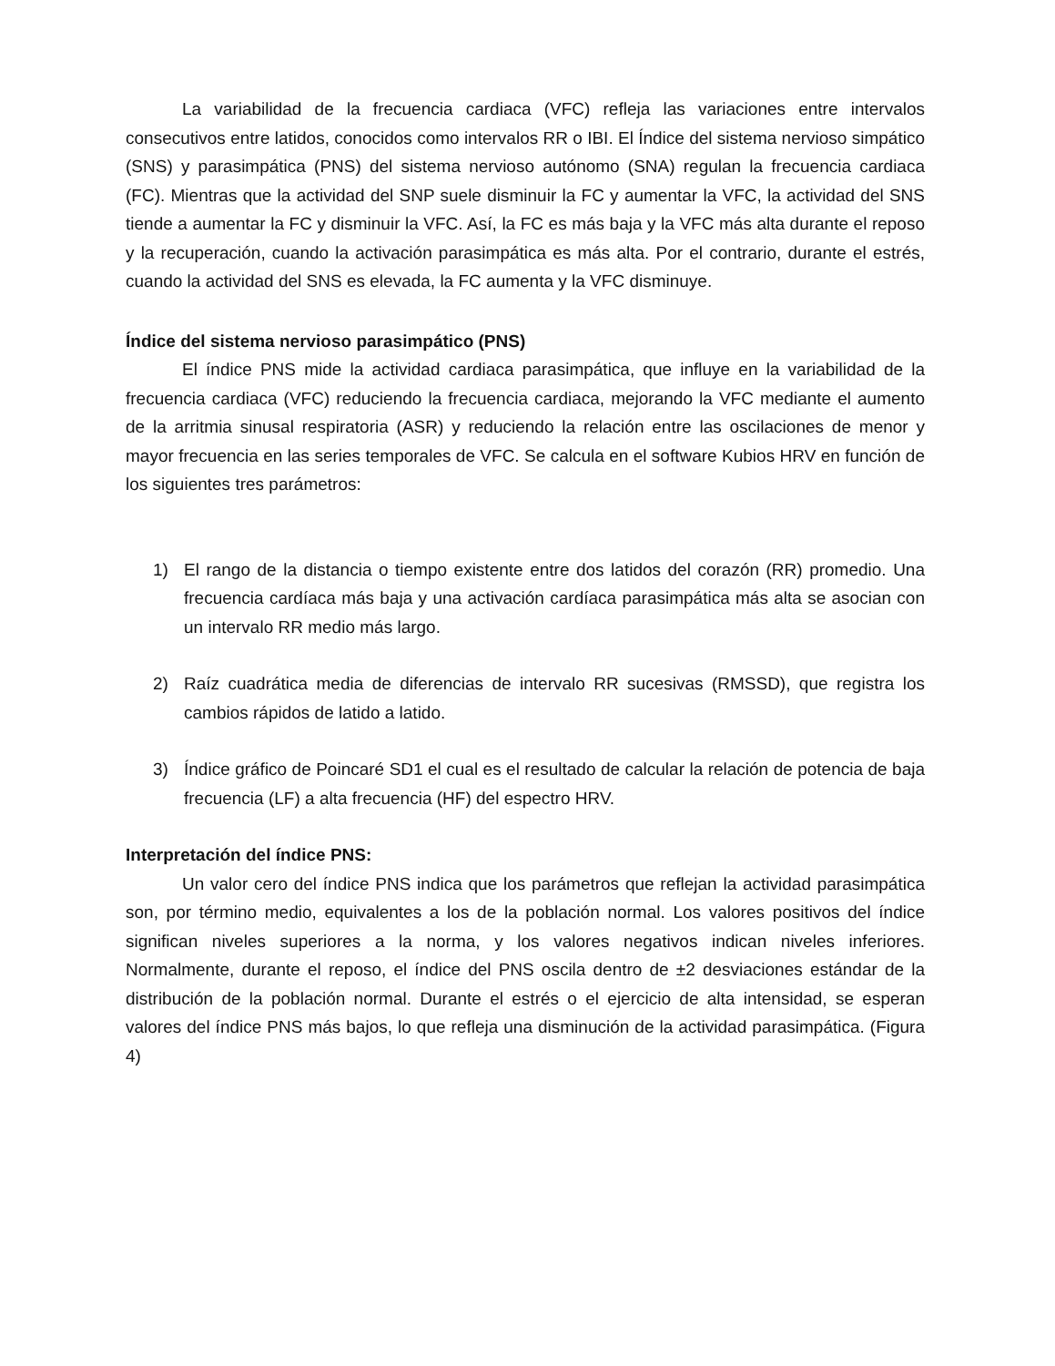La variabilidad de la frecuencia cardiaca (VFC) refleja las variaciones entre intervalos consecutivos entre latidos, conocidos como intervalos RR o IBI. El Índice del sistema nervioso simpático (SNS) y parasimpática (PNS) del sistema nervioso autónomo (SNA) regulan la frecuencia cardiaca (FC). Mientras que la actividad del SNP suele disminuir la FC y aumentar la VFC, la actividad del SNS tiende a aumentar la FC y disminuir la VFC. Así, la FC es más baja y la VFC más alta durante el reposo y la recuperación, cuando la activación parasimpática es más alta. Por el contrario, durante el estrés, cuando la actividad del SNS es elevada, la FC aumenta y la VFC disminuye.
Índice del sistema nervioso parasimpático (PNS)
El índice PNS mide la actividad cardiaca parasimpática, que influye en la variabilidad de la frecuencia cardiaca (VFC) reduciendo la frecuencia cardiaca, mejorando la VFC mediante el aumento de la arritmia sinusal respiratoria (ASR) y reduciendo la relación entre las oscilaciones de menor y mayor frecuencia en las series temporales de VFC. Se calcula en el software Kubios HRV en función de los siguientes tres parámetros:
1) El rango de la distancia o tiempo existente entre dos latidos del corazón (RR) promedio. Una frecuencia cardíaca más baja y una activación cardíaca parasimpática más alta se asocian con un intervalo RR medio más largo.
2) Raíz cuadrática media de diferencias de intervalo RR sucesivas (RMSSD), que registra los cambios rápidos de latido a latido.
3) Índice gráfico de Poincaré SD1 el cual es el resultado de calcular la relación de potencia de baja frecuencia (LF) a alta frecuencia (HF) del espectro HRV.
Interpretación del índice PNS:
Un valor cero del índice PNS indica que los parámetros que reflejan la actividad parasimpática son, por término medio, equivalentes a los de la población normal. Los valores positivos del índice significan niveles superiores a la norma, y los valores negativos indican niveles inferiores. Normalmente, durante el reposo, el índice del PNS oscila dentro de ±2 desviaciones estándar de la distribución de la población normal. Durante el estrés o el ejercicio de alta intensidad, se esperan valores del índice PNS más bajos, lo que refleja una disminución de la actividad parasimpática. (Figura 4)